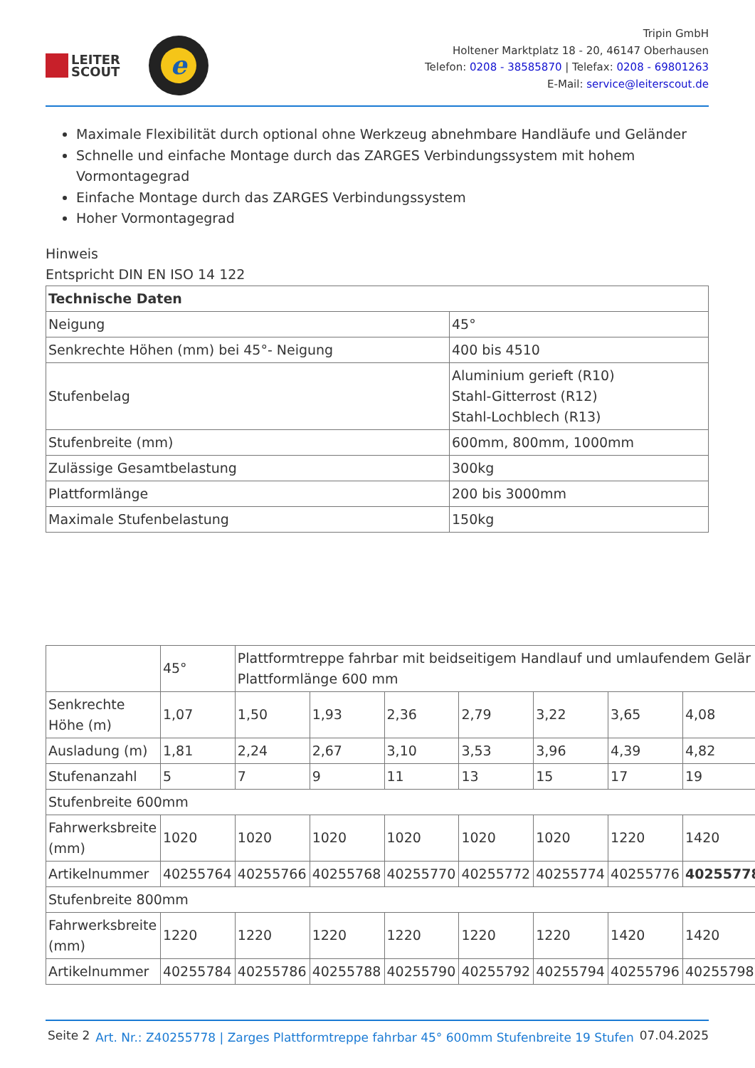LEITER
SCOUT
e
Tripin GmbH
Holtener Marktplatz 18 - 20, 46147 Oberhausen
Telefon: 0208 - 38585870 | Telefax: 0208 - 69801263
E-Mail: service@leiterscout.de
Maximale Flexibilität durch optional ohne Werkzeug abnehmbare Handläufe und Geländer
Schnelle und einfache Montage durch das ZARGES Verbindungssystem mit hohem Vormontagegrad
Einfache Montage durch das ZARGES Verbindungssystem
Hoher Vormontagegrad
Hinweis
Entspricht DIN EN ISO 14 122
| Technische Daten | |
| Neigung | 45° |
| Senkrechte Höhen (mm) bei 45°- Neigung | 400 bis 4510 |
| Stufenbelag | Aluminium gerieft (R10) Stahl-Gitterrost (R12) Stahl-Lochblech (R13) |
| Stufenbreite (mm) | 600mm, 800mm, 1000mm |
| Zulässige Gesamtbelastung | 300kg |
| Plattformlänge | 200 bis 3000mm |
| Maximale Stufenbelastung | 150kg |
| | 45° | Plattformtreppe fahrbar mit beidseitigem Handlauf und umlaufendem Gelär Plattformlänge 600 mm | | | | | | |
| Senkrechte Höhe (m) | 1,07 | 1,50 | 1,93 | 2,36 | 2,79 | 3,22 | 3,65 | 4,08 |
| Ausladung (m) | 1,81 | 2,24 | 2,67 | 3,10 | 3,53 | 3,96 | 4,39 | 4,82 |
| Stufenanzahl | 5 | 7 | 9 | 11 | 13 | 15 | 17 | 19 |
| Stufenbreite 600mm | | | | | | | | |
| Fahrwerksbreite (mm) | 1020 | 1020 | 1020 | 1020 | 1020 | 1020 | 1220 | 1420 |
| Artikelnummer | 40255764 | 40255766 | 40255768 | 40255770 | 40255772 | 40255774 | 40255776 | 40255778 |
| Stufenbreite 800mm | | | | | | | | |
| Fahrwerksbreite (mm) | 1220 | 1220 | 1220 | 1220 | 1220 | 1220 | 1420 | 1420 |
| Artikelnummer | 40255784 | 40255786 | 40255788 | 40255790 | 40255792 | 40255794 | 40255796 | 40255798 |
Seite 2
Art. Nr.: Z40255778 | Zarges Plattformtreppe fahrbar 45° 600mm Stufenbreite 19 Stufen
07.04.2025